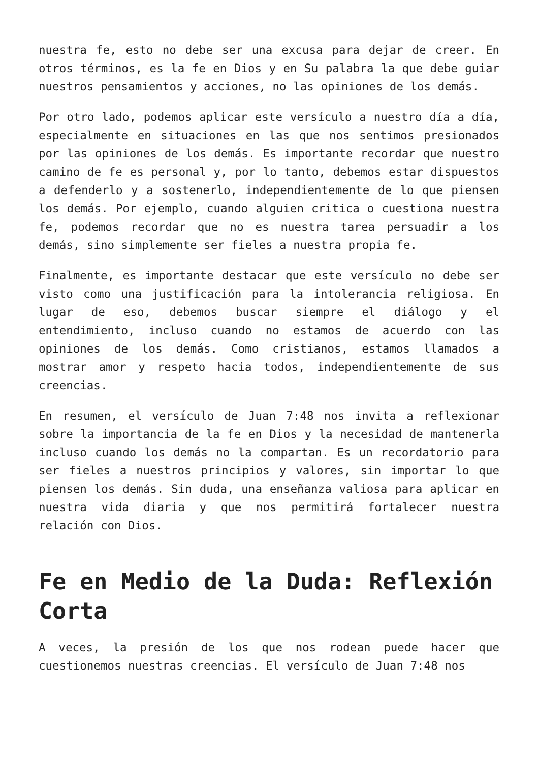nuestra fe, esto no debe ser una excusa para dejar de creer. En otros términos, es la fe en Dios y en Su palabra la que debe guiar nuestros pensamientos y acciones, no las opiniones de los demás.
Por otro lado, podemos aplicar este versículo a nuestro día a día, especialmente en situaciones en las que nos sentimos presionados por las opiniones de los demás. Es importante recordar que nuestro camino de fe es personal y, por lo tanto, debemos estar dispuestos a defenderlo y a sostenerlo, independientemente de lo que piensen los demás. Por ejemplo, cuando alguien critica o cuestiona nuestra fe, podemos recordar que no es nuestra tarea persuadir a los demás, sino simplemente ser fieles a nuestra propia fe.
Finalmente, es importante destacar que este versículo no debe ser visto como una justificación para la intolerancia religiosa. En lugar de eso, debemos buscar siempre el diálogo y el entendimiento, incluso cuando no estamos de acuerdo con las opiniones de los demás. Como cristianos, estamos llamados a mostrar amor y respeto hacia todos, independientemente de sus creencias.
En resumen, el versículo de Juan 7:48 nos invita a reflexionar sobre la importancia de la fe en Dios y la necesidad de mantenerla incluso cuando los demás no la compartan. Es un recordatorio para ser fieles a nuestros principios y valores, sin importar lo que piensen los demás. Sin duda, una enseñanza valiosa para aplicar en nuestra vida diaria y que nos permitirá fortalecer nuestra relación con Dios.
Fe en Medio de la Duda: Reflexión Corta
A veces, la presión de los que nos rodean puede hacer que cuestionemos nuestras creencias. El versículo de Juan 7:48 nos